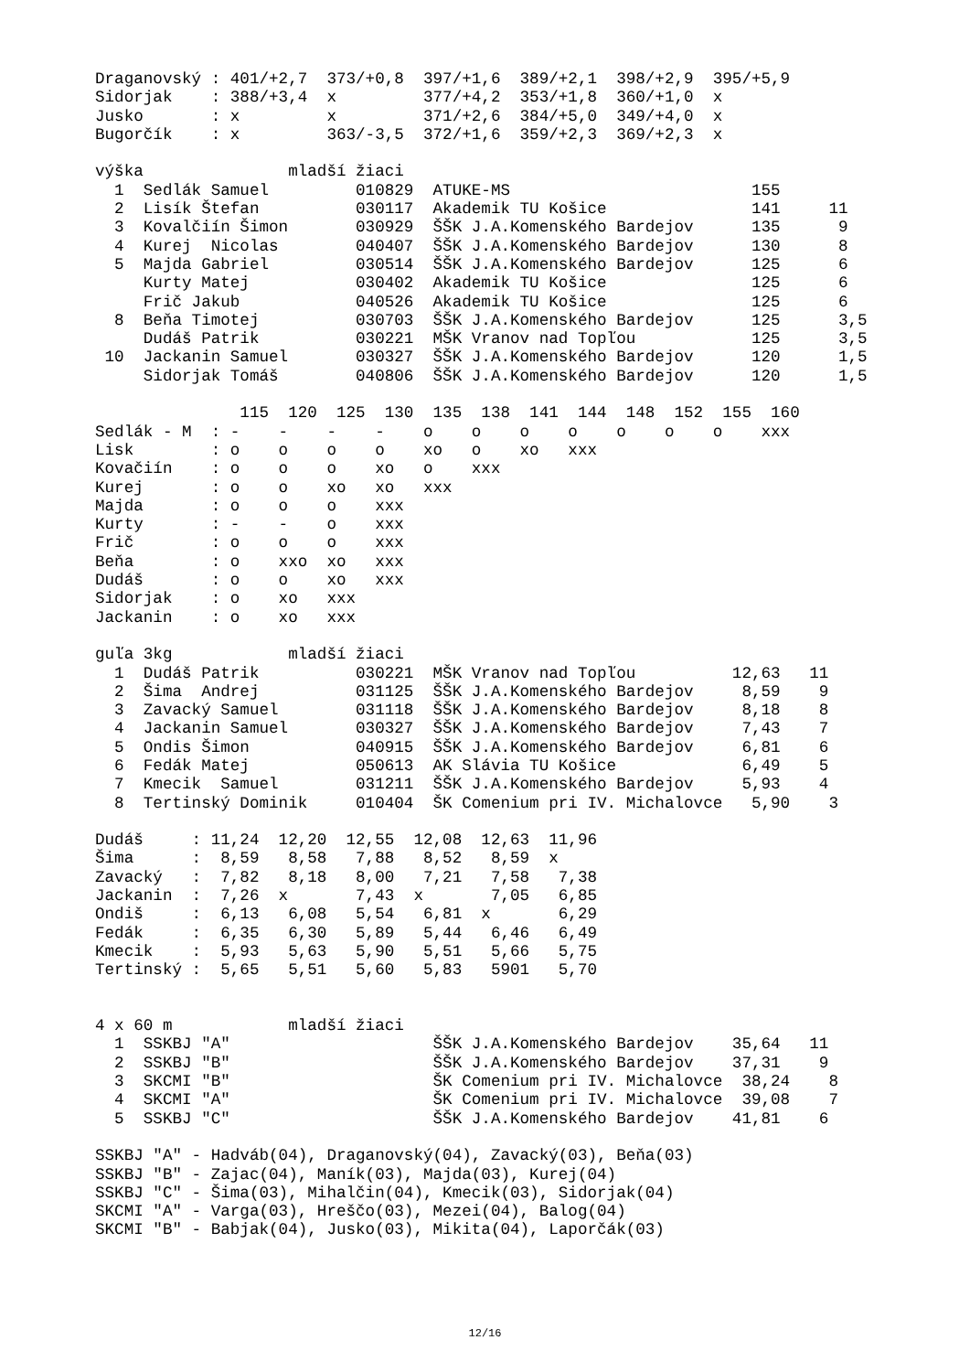Draganovský : 401/+2,7  373/+0,8  397/+1,6  389/+2,1  398/+2,9  395/+5,9
Sidorjak    : 388/+3,4  x         377/+4,2  353/+1,8  360/+1,0  x
Jusko       : x         x         371/+2,6  384/+5,0  349/+4,0  x
Bugorčík    : x         363/-3,5  372/+1,6  359/+2,3  369/+2,3  x

výška               mladší žiaci
  1  Sedlák Samuel         010829  ATUKE-MS                         155
  2  Lisík Štefan          030117  Akademik TU Košice               141     11
  3  Kovalčiín Šimon       030929  ŠŠK J.A.Komenského Bardejov      135      9
  4  Kurej  Nicolas        040407  ŠŠK J.A.Komenského Bardejov      130      8
  5  Majda Gabriel         030514  ŠŠK J.A.Komenského Bardejov      125      6
     Kurty Matej           030402  Akademik TU Košice               125      6
     Frič Jakub            040526  Akademik TU Košice               125      6
  8  Beňa Timotej          030703  ŠŠK J.A.Komenského Bardejov      125      3,5
     Dudáš Patrik          030221  MŠK Vranov nad Topľou            125      3,5
 10  Jackanin Samuel       030327  ŠŠK J.A.Komenského Bardejov      120      1,5
     Sidorjak Tomáš        040806  ŠŠK J.A.Komenského Bardejov      120      1,5

               115  120  125  130  135  138  141  144  148  152  155  160
Sedlák - M  : -    -    -    -    o    o    o    o    o    o    o    xxx
Lisk        : o    o    o    o    xo   o    xo   xxx
Kovačiín    : o    o    o    xo   o    xxx
Kurej       : o    o    xo   xo   xxx
Majda       : o    o    o    xxx
Kurty       : -    -    o    xxx
Frič        : o    o    o    xxx
Beňa        : o    xxo  xo   xxx
Dudáš       : o    o    xo   xxx
Sidorjak    : o    xo   xxx
Jackanin    : o    xo   xxx

guľa 3kg            mladší žiaci
  1  Dudáš Patrik          030221  MŠK Vranov nad Topľou          12,63   11
  2  Šima  Andrej          031125  ŠŠK J.A.Komenského Bardejov     8,59    9
  3  Zavacký Samuel        031118  ŠŠK J.A.Komenského Bardejov     8,18    8
  4  Jackanin Samuel       030327  ŠŠK J.A.Komenského Bardejov     7,43    7
  5  Ondis Šimon           040915  ŠŠK J.A.Komenského Bardejov     6,81    6
  6  Fedák Matej           050613  AK Slávia TU Košice             6,49    5
  7  Kmecik  Samuel        031211  ŠŠK J.A.Komenského Bardejov     5,93    4
  8  Tertinský Dominik     010404  ŠK Comenium pri IV. Michalovce   5,90    3

Dudáš     : 11,24  12,20  12,55  12,08  12,63  11,96
Šima      :  8,59   8,58   7,88   8,52   8,59  x
Zavacký   :  7,82   8,18   8,00   7,21   7,58   7,38
Jackanin  :  7,26  x       7,43  x       7,05   6,85
Ondiš     :  6,13   6,08   5,54   6,81  x       6,29
Fedák     :  6,35   6,30   5,89   5,44   6,46   6,49
Kmecik    :  5,93   5,63   5,90   5,51   5,66   5,75
Tertinský :  5,65   5,51   5,60   5,83   5901   5,70


4 x 60 m            mladší žiaci
  1  SSKBJ "A"                     ŠŠK J.A.Komenského Bardejov    35,64   11
  2  SSKBJ "B"                     ŠŠK J.A.Komenského Bardejov    37,31    9
  3  SKCMI "B"                     ŠK Comenium pri IV. Michalovce  38,24    8
  4  SKCMI "A"                     ŠK Comenium pri IV. Michalovce  39,08    7
  5  SSKBJ "C"                     ŠŠK J.A.Komenského Bardejov    41,81    6

SSKBJ "A" - Hadváb(04), Draganovský(04), Zavacký(03), Beňa(03)
SSKBJ "B" - Zajac(04), Maník(03), Majda(03), Kurej(04)
SSKBJ "C" - Šima(03), Mihalčin(04), Kmecik(03), Sidorjak(04)
SKCMI "A" - Varga(03), Hreščo(03), Mezei(04), Balog(04)
SKCMI "B" - Babjak(04), Jusko(03), Mikita(04), Laporčák(03)
12/16